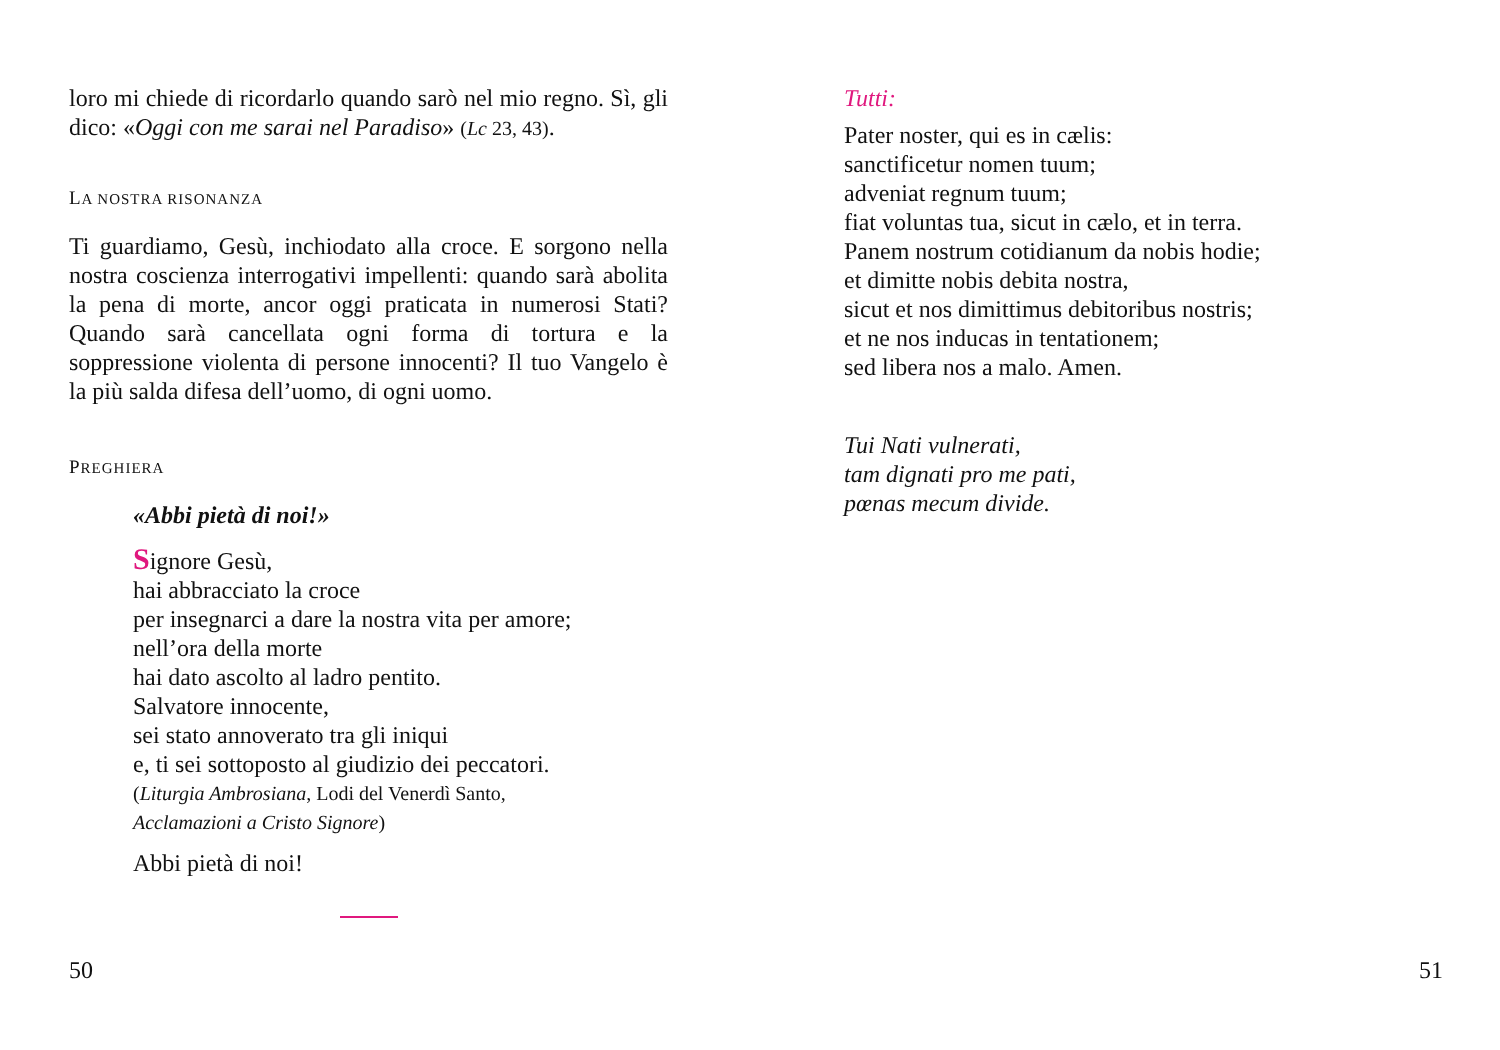loro mi chiede di ricordarlo quando sarò nel mio regno. Sì, gli dico: «Oggi con me sarai nel Paradiso» (Lc 23, 43).
LA NOSTRA RISONANZA
Ti guardiamo, Gesù, inchiodato alla croce. E sorgono nella nostra coscienza interrogativi impellenti: quando sarà abolita la pena di morte, ancor oggi praticata in numerosi Stati? Quando sarà cancellata ogni forma di tortura e la soppressione violenta di persone innocenti? Il tuo Vangelo è la più salda difesa dell’uomo, di ogni uomo.
PREGHIERA
«Abbi pietà di noi!»
Signore Gesù,
hai abbracciato la croce
per insegnarci a dare la nostra vita per amore;
nell’ora della morte
hai dato ascolto al ladro pentito.
Salvatore innocente,
sei stato annoverato tra gli iniqui
e, ti sei sottoposto al giudizio dei peccatori.
(Liturgia Ambrosiana, Lodi del Venerdì Santo,
Acclamazioni a Cristo Signore)
Abbi pietà di noi!
Tutti:
Pater noster, qui es in cælis:
sanctificetur nomen tuum;
adveniat regnum tuum;
fiat voluntas tua, sicut in cælo, et in terra.
Panem nostrum cotidianum da nobis hodie;
et dimitte nobis debita nostra,
sicut et nos dimittimus debitoribus nostris;
et ne nos inducas in tentationem;
sed libera nos a malo. Amen.
Tui Nati vulnerati,
tam dignati pro me pati,
pœnas mecum divide.
50 51